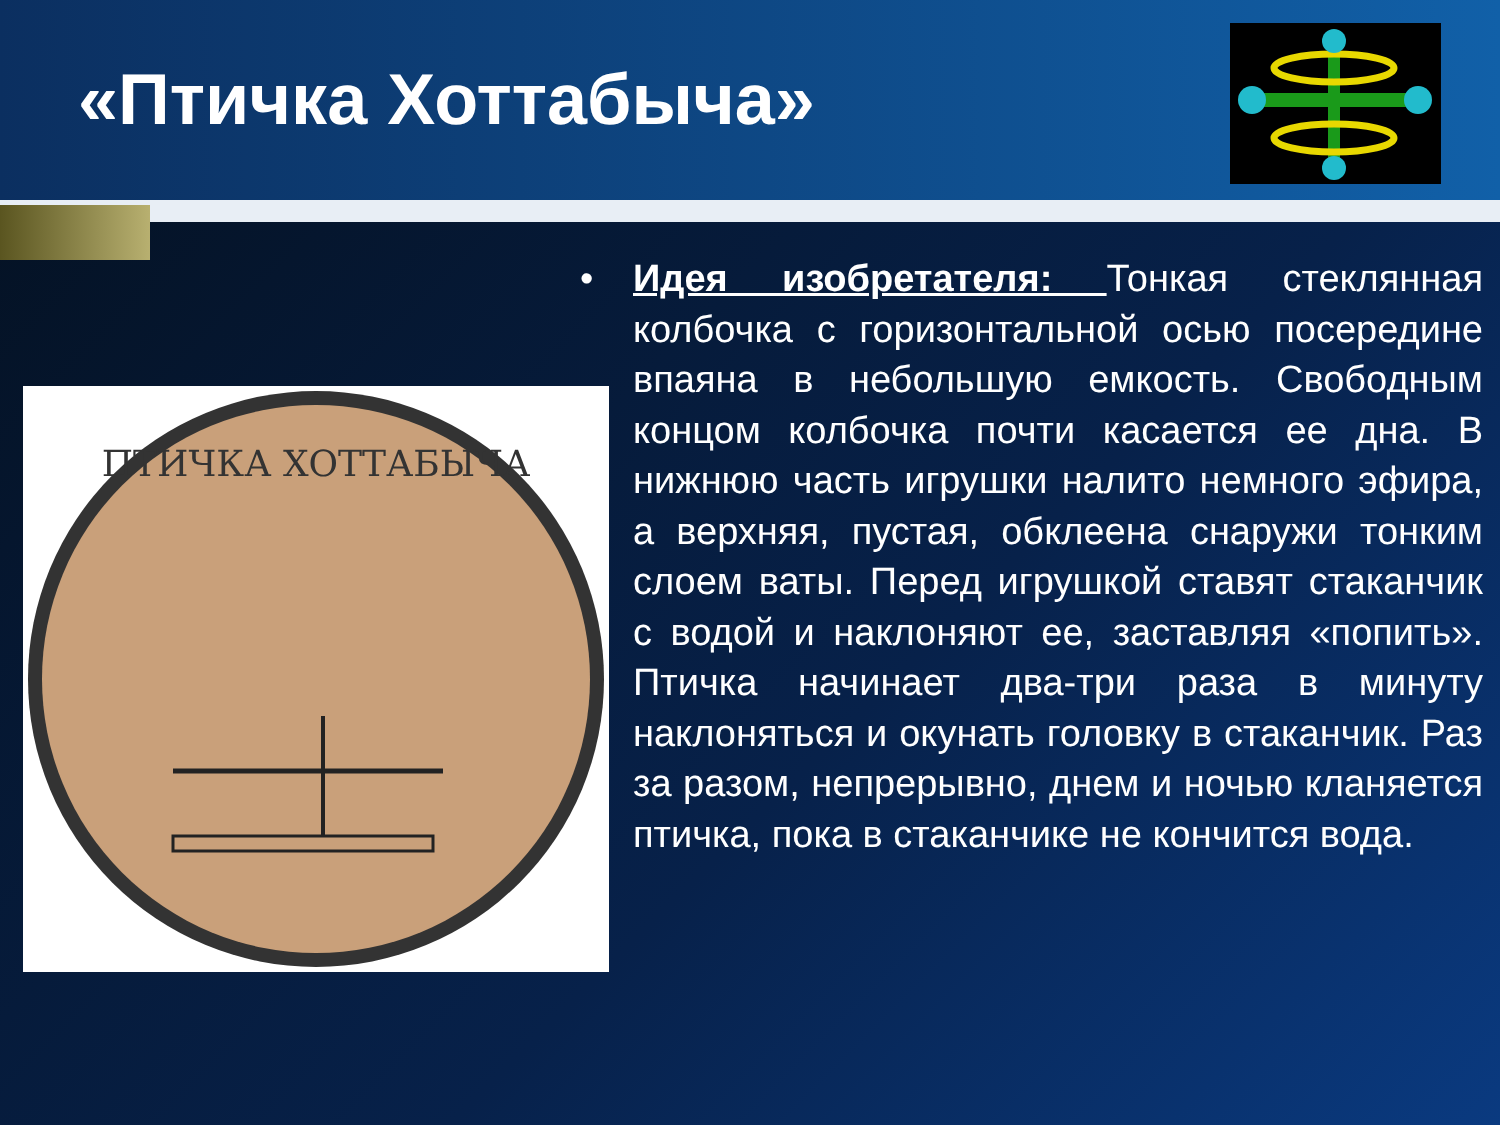«Птичка Хоттабыча»
ПТИЧКА ХОТТАБЫЧА
• Идея изобретателя: Тонкая стеклянная колбочка с горизонтальной осью посередине впаяна в небольшую емкость. Свободным концом колбочка почти касается ее дна. В нижнюю часть игрушки налито немного эфира, а верхняя, пустая, обклеена снаружи тонким слоем ваты. Перед игрушкой ставят стаканчик с водой и наклоняют ее, заставляя «попить». Птичка начинает два-три раза в минуту наклоняться и окунать головку в стаканчик. Раз за разом, непрерывно, днем и ночью кланяется птичка, пока в стаканчике не кончится вода.